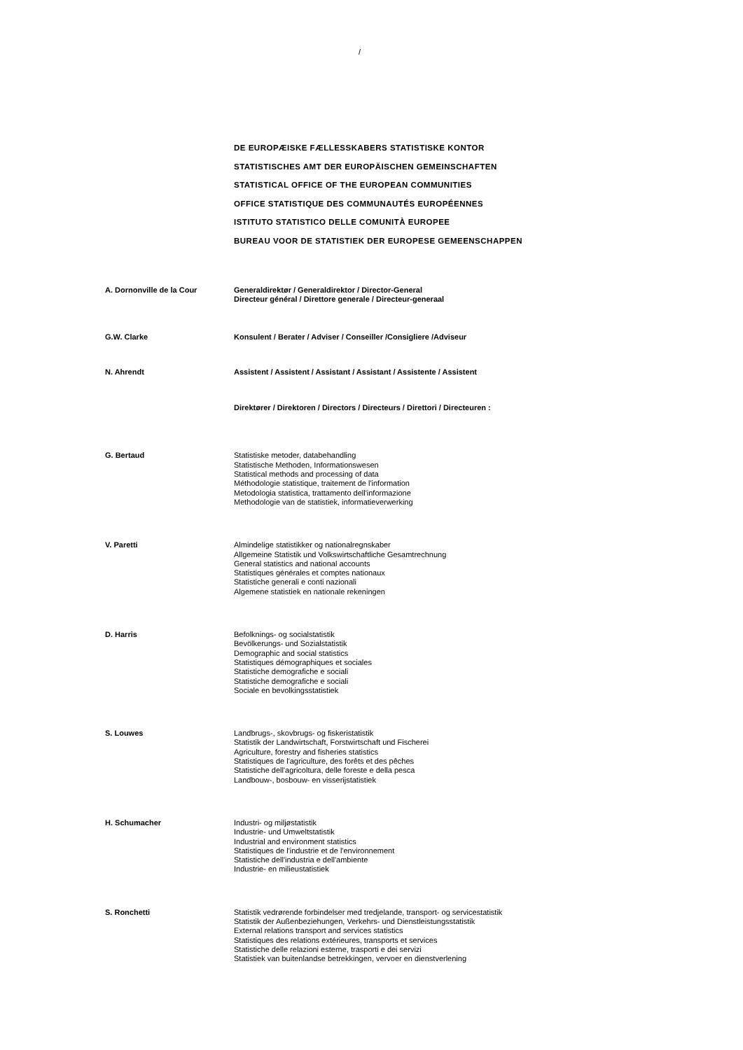/
DE EUROPÆISKE FÆLLESSKABERS STATISTISKE KONTOR
STATISTISCHES AMT DER EUROPÄISCHEN GEMEINSCHAFTEN
STATISTICAL OFFICE OF THE EUROPEAN COMMUNITIES
OFFICE STATISTIQUE DES COMMUNAUTÉS EUROPÉENNES
ISTITUTO STATISTICO DELLE COMUNITÀ EUROPEE
BUREAU VOOR DE STATISTIEK DER EUROPESE GEMEENSCHAPPEN
A. Dornonville de la Cour
Generaldirektør / Generaldirektor / Director-General
Directeur général / Direttore generale / Directeur-generaal
G.W. Clarke
Konsulent / Berater / Adviser / Conseiller /Consigliere /Adviseur
N. Ahrendt
Assistent / Assistent / Assistant / Assistant / Assistente / Assistent
Direktører / Direktoren / Directors / Directeurs / Direttori / Directeuren :
G. Bertaud
Statistiske metoder, databehandling
Statistische Methoden, Informationswesen
Statistical methods and processing of data
Méthodologie statistique, traitement de l'information
Metodologia statistica, trattamento dell'informazione
Methodologie van de statistiek, informatieverwerking
V. Paretti
Almindelige statistikker og nationalregnskaber
Allgemeine Statistik und Volkswirtschaftliche Gesamtrechnung
General statistics and national accounts
Statistiques générales et comptes nationaux
Statistiche generali e conti nazionali
Algemene statistiek en nationale rekeningen
D. Harris
Befolknings- og socialstatistik
Bevölkerungs- und Sozialstatistik
Demographic and social statistics
Statistiques démographiques et sociales
Statistiche demografiche e sociali
Statistiche demografiche e sociali
Sociale en bevolkingsstatistiek
S. Louwes
Landbrugs-, skovbrugs- og fiskeristatistik
Statistik der Landwirtschaft, Forstwirtschaft und Fischerei
Agriculture, forestry and fisheries statistics
Statistiques de l'agriculture, des forêts et des pêches
Statistiche dell'agricoltura, delle foreste e della pesca
Landbouw-, bosbouw- en visserijstatistiek
H. Schumacher
Industri- og miljøstatistik
Industrie- und Umweltstatistik
Industrial and environment statistics
Statistiques de l'industrie et de l'environnement
Statistiche dell'industria e dell'ambiente
Industrie- en milieustatistiek
S. Ronchetti
Statistik vedrørende forbindelser med tredjelande, transport- og servicestatistik
Statistik der Außenbeziehungen, Verkehrs- und Dienstleistungsstatistik
External relations transport and services statistics
Statistiques des relations extérieures, transports et services
Statistiche delle relazioni esterne, trasporti e dei servizi
Statistiek van buitenlandse betrekkingen, vervoer en dienstverlening